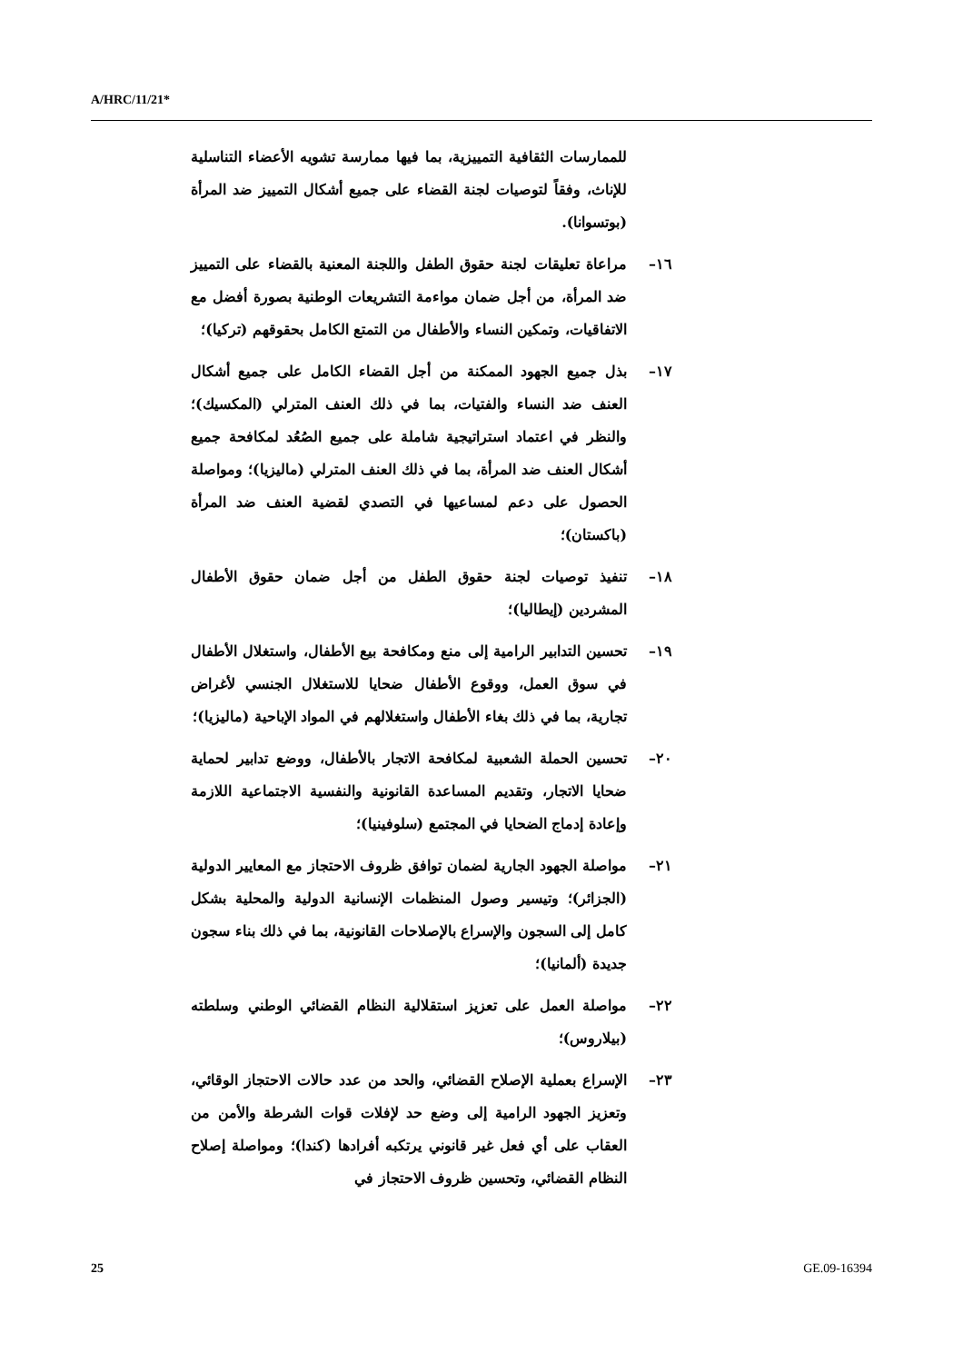A/HRC/11/21*
للممارسات الثقافية التمييزية، بما فيها ممارسة تشويه الأعضاء التناسلية للإناث، وفقاً لتوصيات لجنة القضاء على جميع أشكال التمييز ضد المرأة (بوتسوانا).
١٦– مراعاة تعليقات لجنة حقوق الطفل واللجنة المعنية بالقضاء على التمييز ضد المرأة، من أجل ضمان مواءمة التشريعات الوطنية بصورة أفضل مع الاتفاقيات، وتمكين النساء والأطفال من التمتع الكامل بحقوقهم (تركيا)؛
١٧– بذل جميع الجهود الممكنة من أجل القضاء الكامل على جميع أشكال العنف ضد النساء والفتيات، بما في ذلك العنف المترلي (المكسيك)؛ والنظر في اعتماد استراتيجية شاملة على جميع الصُعُد لمكافحة جميع أشكال العنف ضد المرأة، بما في ذلك العنف المترلي (ماليزيا)؛ ومواصلة الحصول على دعم لمساعيها في التصدي لقضية العنف ضد المرأة (باكستان)؛
١٨– تنفيذ توصيات لجنة حقوق الطفل من أجل ضمان حقوق الأطفال المشردين (إيطاليا)؛
١٩– تحسين التدابير الرامية إلى منع ومكافحة بيع الأطفال، واستغلال الأطفال في سوق العمل، ووقوع الأطفال ضحايا للاستغلال الجنسي لأغراض تجارية، بما في ذلك بغاء الأطفال واستغلالهم في المواد الإباحية (ماليزيا)؛
٢٠– تحسين الحملة الشعبية لمكافحة الاتجار بالأطفال، ووضع تدابير لحماية ضحايا الاتجار، وتقديم المساعدة القانونية والنفسية الاجتماعية اللازمة وإعادة إدماج الضحايا في المجتمع (سلوفينيا)؛
٢١– مواصلة الجهود الجارية لضمان توافق ظروف الاحتجاز مع المعايير الدولية (الجزائر)؛ وتيسير وصول المنظمات الإنسانية الدولية والمحلية بشكل كامل إلى السجون والإسراع بالإصلاحات القانونية، بما في ذلك بناء سجون جديدة (ألمانيا)؛
٢٢– مواصلة العمل على تعزيز استقلالية النظام القضائي الوطني وسلطته (بيلاروس)؛
٢٣– الإسراع بعملية الإصلاح القضائي، والحد من عدد حالات الاحتجاز الوقائي، وتعزيز الجهود الرامية إلى وضع حد لإفلات قوات الشرطة والأمن من العقاب على أي فعل غير قانوني يرتكبه أفرادها (كندا)؛ ومواصلة إصلاح النظام القضائي، وتحسين ظروف الاحتجاز في
25 GE.09-16394